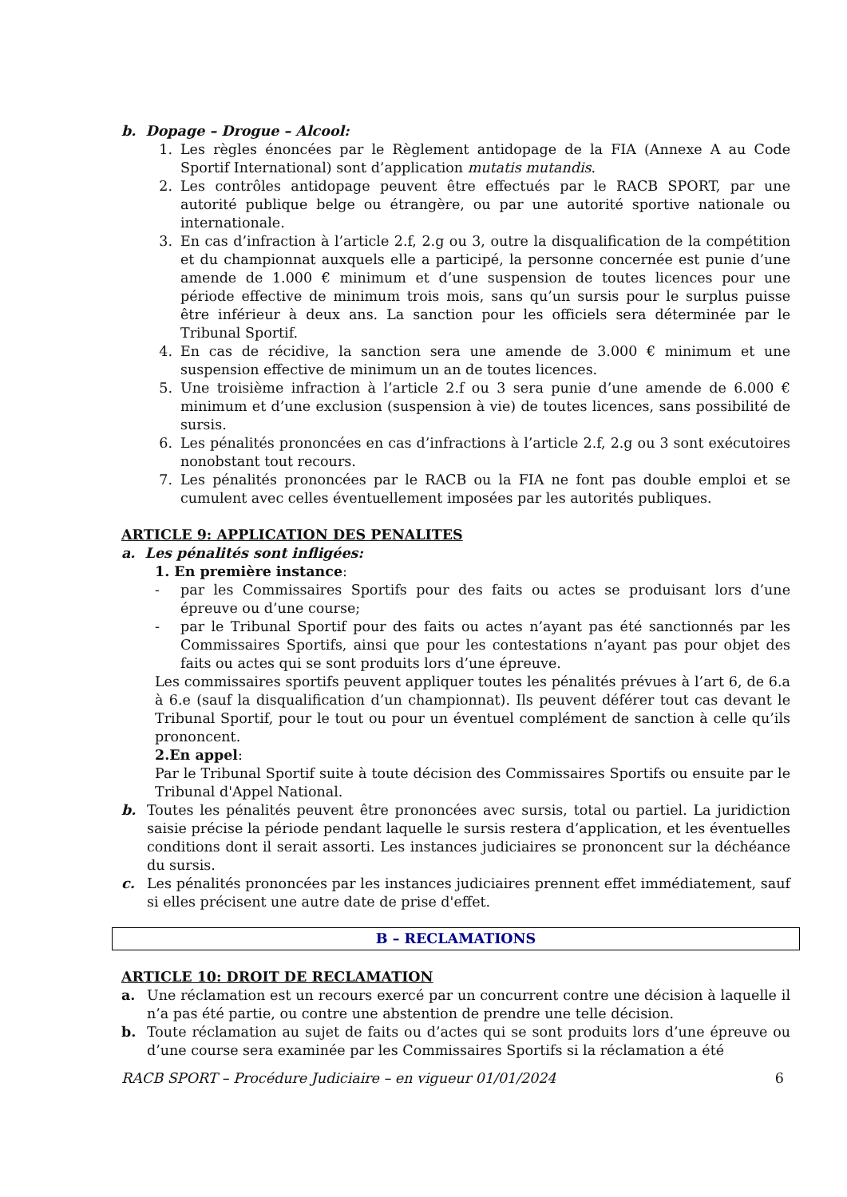b. Dopage – Drogue – Alcool:
1. Les règles énoncées par le Règlement antidopage de la FIA (Annexe A au Code Sportif International) sont d’application mutatis mutandis.
2. Les contrôles antidopage peuvent être effectués par le RACB SPORT, par une autorité publique belge ou étrangère, ou par une autorité sportive nationale ou internationale.
3. En cas d’infraction à l’article 2.f, 2.g ou 3, outre la disqualification de la compétition et du championnat auxquels elle a participé, la personne concernée est punie d’une amende de 1.000 € minimum et d’une suspension de toutes licences pour une période effective de minimum trois mois, sans qu’un sursis pour le surplus puisse être inférieur à deux ans. La sanction pour les officiels sera déterminée par le Tribunal Sportif.
4. En cas de récidive, la sanction sera une amende de 3.000 € minimum et une suspension effective de minimum un an de toutes licences.
5. Une troisième infraction à l’article 2.f ou 3 sera punie d’une amende de 6.000 € minimum et d’une exclusion (suspension à vie) de toutes licences, sans possibilité de sursis.
6. Les pénalités prononcées en cas d’infractions à l’article 2.f, 2.g ou 3 sont exécutoires nonobstant tout recours.
7. Les pénalités prononcées par le RACB ou la FIA ne font pas double emploi et se cumulent avec celles éventuellement imposées par les autorités publiques.
ARTICLE 9: APPLICATION DES PENALITES
a. Les pénalités sont infligées:
1. En première instance:
- par les Commissaires Sportifs pour des faits ou actes se produisant lors d’une épreuve ou d’une course;
- par le Tribunal Sportif pour des faits ou actes n’ayant pas été sanctionnés par les Commissaires Sportifs, ainsi que pour les contestations n’ayant pas pour objet des faits ou actes qui se sont produits lors d’une épreuve.
Les commissaires sportifs peuvent appliquer toutes les pénalités prévues à l’art 6, de 6.a à 6.e (sauf la disqualification d’un championnat). Ils peuvent déférer tout cas devant le Tribunal Sportif, pour le tout ou pour un éventuel complément de sanction à celle qu’ils prononcent.
2.En appel:
Par le Tribunal Sportif suite à toute décision des Commissaires Sportifs ou ensuite par le Tribunal d'Appel National.
b. Toutes les pénalités peuvent être prononcées avec sursis, total ou partiel. La juridiction saisie précise la période pendant laquelle le sursis restera d’application, et les éventuelles conditions dont il serait assorti. Les instances judiciaires se prononcent sur la déchéance du sursis.
c. Les pénalités prononcées par les instances judiciaires prennent effet immédiatement, sauf si elles précisent une autre date de prise d'effet.
B – RECLAMATIONS
ARTICLE 10: DROIT DE RECLAMATION
a. Une réclamation est un recours exercé par un concurrent contre une décision à laquelle il n’a pas été partie, ou contre une abstention de prendre une telle décision.
b. Toute réclamation au sujet de faits ou d’actes qui se sont produits lors d’une épreuve ou d’une course sera examinée par les Commissaires Sportifs si la réclamation a été
RACB SPORT – Procédure Judiciaire – en vigueur 01/01/2024 6